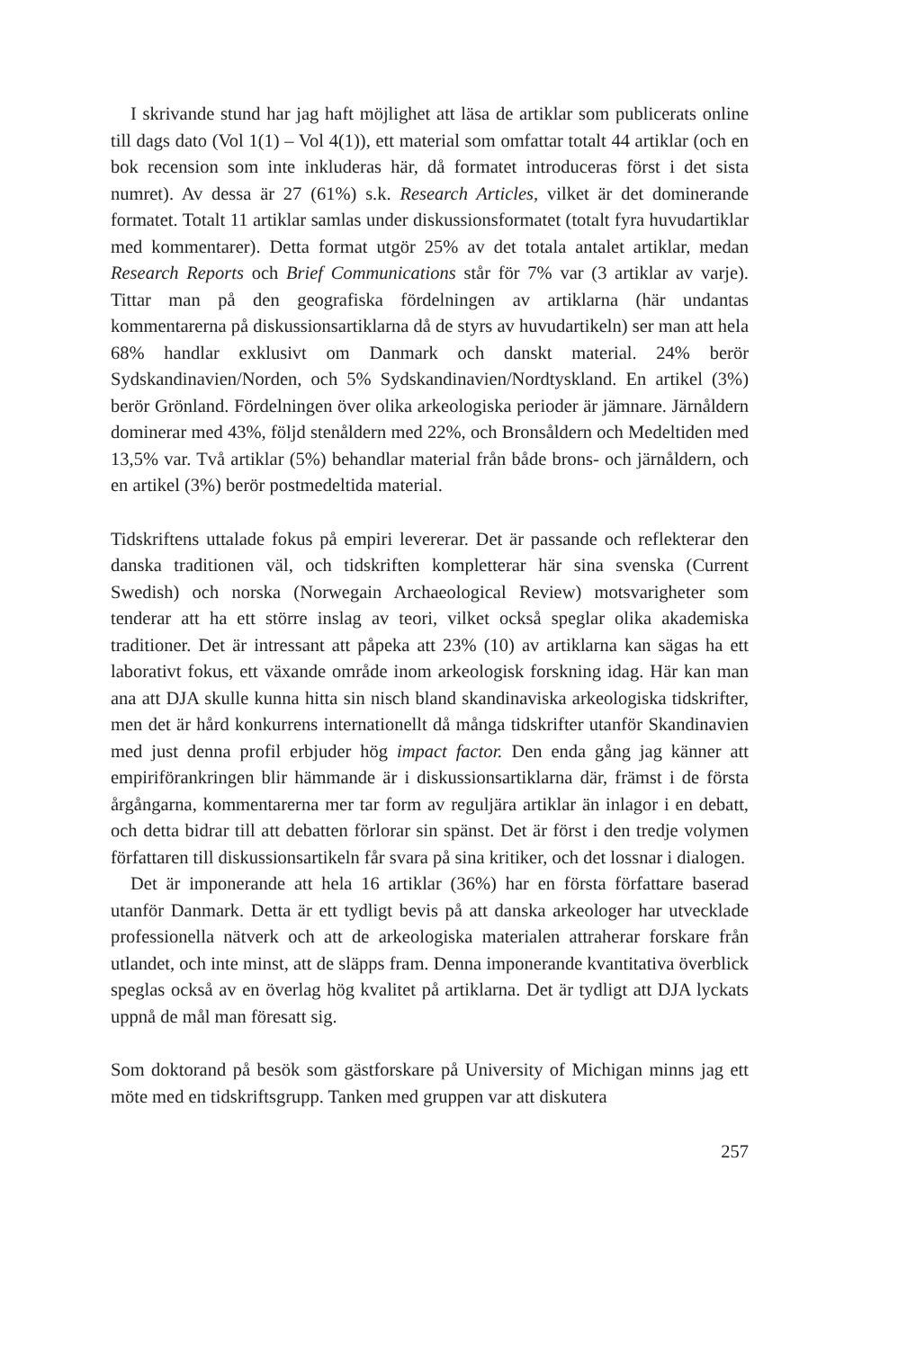I skrivande stund har jag haft möjlighet att läsa de artiklar som publicerats online till dags dato (Vol 1(1) – Vol 4(1)), ett material som omfattar totalt 44 artiklar (och en bok recension som inte inkluderas här, då formatet introduceras först i det sista numret). Av dessa är 27 (61%) s.k. Research Articles, vilket är det dominerande formatet. Totalt 11 artiklar samlas under diskussionsformatet (totalt fyra huvudartiklar med kommentarer). Detta format utgör 25% av det totala antalet artiklar, medan Research Reports och Brief Communications står för 7% var (3 artiklar av varje). Tittar man på den geografiska fördelningen av artiklarna (här undantas kommentarerna på diskussionsartiklarna då de styrs av huvudartikeln) ser man att hela 68% handlar exklusivt om Danmark och danskt material. 24% berör Sydskandinavien/Norden, och 5% Sydskandinavien/Nordtyskland. En artikel (3%) berör Grönland. Fördelningen över olika arkeologiska perioder är jämnare. Järnåldern dominerar med 43%, följd stenåldern med 22%, och Bronsåldern och Medeltiden med 13,5% var. Två artiklar (5%) behandlar material från både brons- och järnåldern, och en artikel (3%) berör postmedeltida material.
Tidskriftens uttalade fokus på empiri levererar. Det är passande och reflekterar den danska traditionen väl, och tidskriften kompletterar här sina svenska (Current Swedish) och norska (Norwegain Archaeological Review) motsvarigheter som tenderar att ha ett större inslag av teori, vilket också speglar olika akademiska traditioner. Det är intressant att påpeka att 23% (10) av artiklarna kan sägas ha ett laborativt fokus, ett växande område inom arkeologisk forskning idag. Här kan man ana att DJA skulle kunna hitta sin nisch bland skandinaviska arkeologiska tidskrifter, men det är hård konkurrens internationellt då många tidskrifter utanför Skandinavien med just denna profil erbjuder hög impact factor. Den enda gång jag känner att empiriförankringen blir hämmande är i diskussionsartiklarna där, främst i de första årgångarna, kommentarerna mer tar form av reguljära artiklar än inlagor i en debatt, och detta bidrar till att debatten förlorar sin spänst. Det är först i den tredje volymen författaren till diskussionsartikeln får svara på sina kritiker, och det lossnar i dialogen.
Det är imponerande att hela 16 artiklar (36%) har en första författare baserad utanför Danmark. Detta är ett tydligt bevis på att danska arkeologer har utvecklade professionella nätverk och att de arkeologiska materialen attraherar forskare från utlandet, och inte minst, att de släpps fram. Denna imponerande kvantitativa överblick speglas också av en överlag hög kvalitet på artiklarna. Det är tydligt att DJA lyckats uppnå de mål man föresatt sig.
Som doktorand på besök som gästforskare på University of Michigan minns jag ett möte med en tidskriftsgrupp. Tanken med gruppen var att diskutera
257